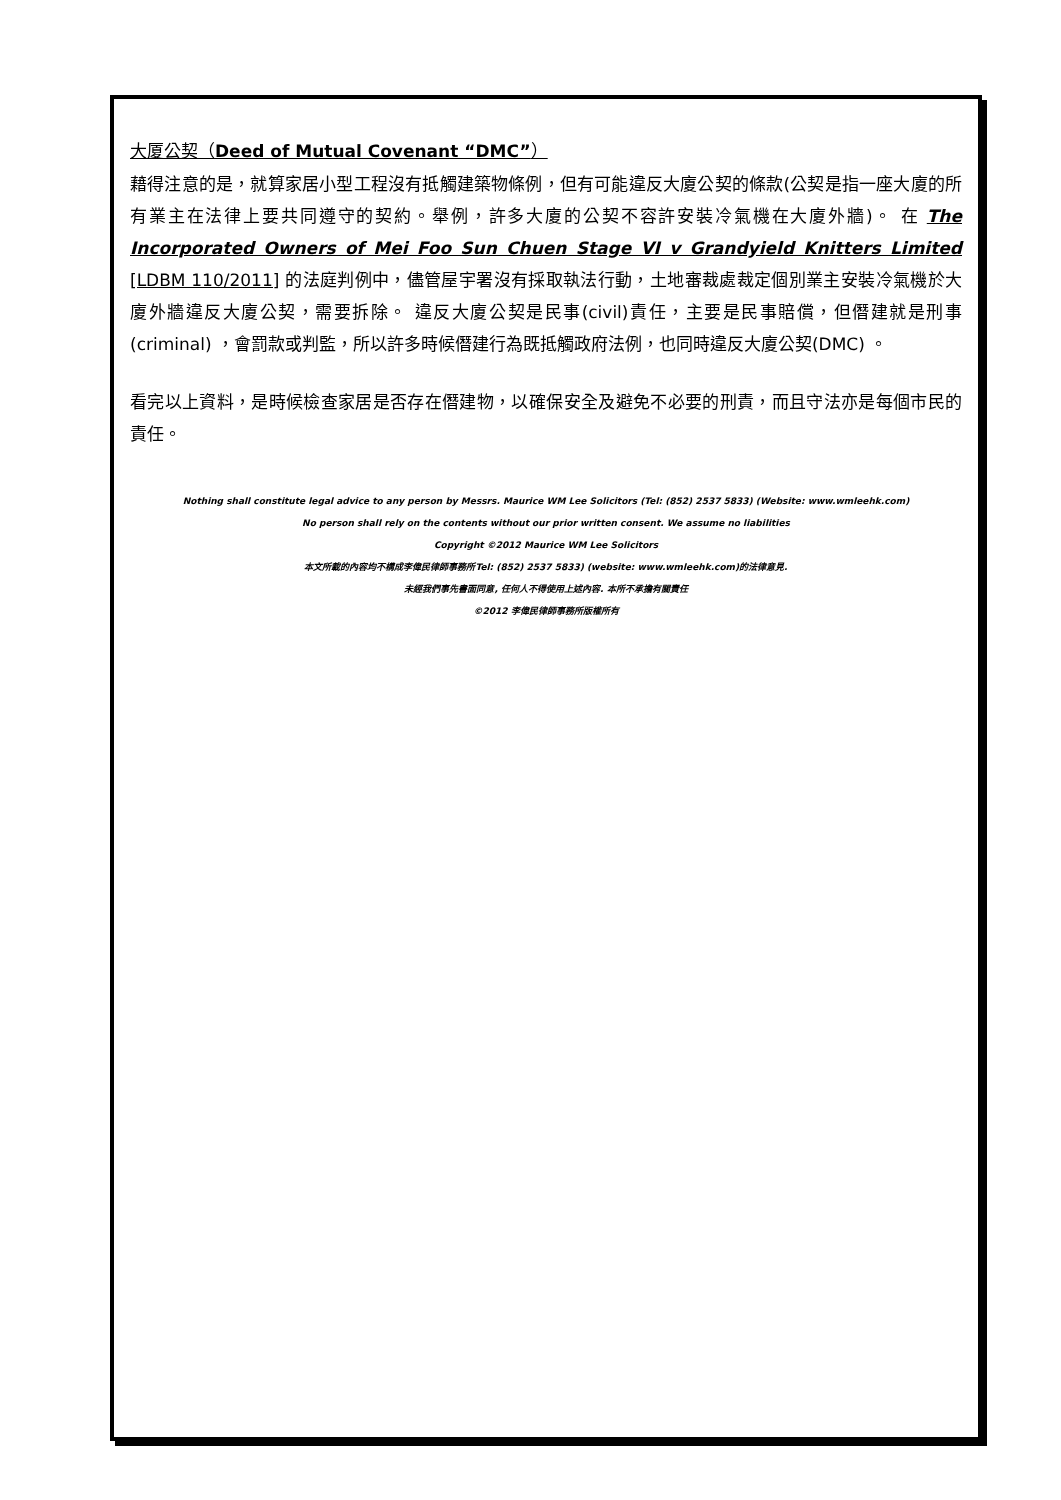大厦公契（Deed of Mutual Covenant “DMC”）
藉得注意的是，就算家居小型工程沒有抵觸建築物條例，但有可能違反大廈公契的條款(公契是指一座大廈的所有業主在法律上要共同遵守的契約。舉例，許多大廈的公契不容許安裝冷氣機在大廈外牆)。 在 The Incorporated Owners of Mei Foo Sun Chuen Stage VI v Grandyield Knitters Limited [LDBM 110/2011] 的法庭判例中，儘管屋宇署沒有採取執法行動，土地審裁處裁定個別業主安裝冷氣機於大廈外牆違反大廈公契，需要拆除。 違反大廈公契是民事(civil)責任，主要是民事賠償，但僭建就是刑事(criminal) ，會罰款或判監，所以許多時候僭建行為既抵觸政府法例，也同時違反大廈公契(DMC) 。
看完以上資料，是時候檢查家居是否存在僭建物，以確保安全及避免不必要的刑責，而且守法亦是每個市民的責任。
Nothing shall constitute legal advice to any person by Messrs. Maurice WM Lee Solicitors (Tel: (852) 2537 5833) (Website: www.wmleehk.com)
No person shall rely on the contents without our prior written consent. We assume no liabilities
Copyright ©2012 Maurice WM Lee Solicitors
本文所載的內容均不構成李偉民律師事務所Tel: (852) 2537 5833) (website: www.wmleehk.com)的法律意見.
未經我們事先書面同意, 任何人不得使用上述內容. 本所不承擔有關責任
©2012 李偉民律師事務所版權所有